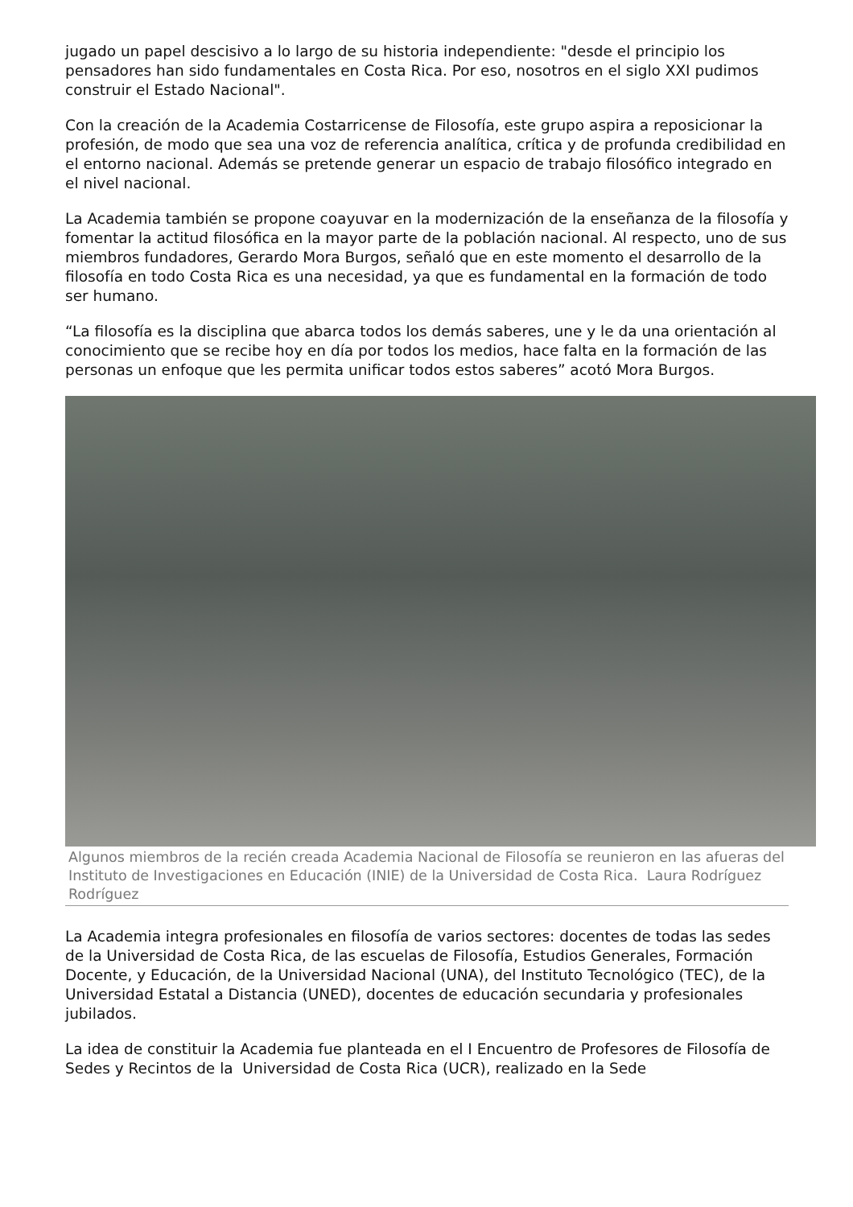jugado un papel descisivo a lo largo de su historia independiente: "desde el principio los pensadores han sido fundamentales en Costa Rica. Por eso, nosotros en el siglo XXI pudimos construir el Estado Nacional".
Con la creación de la Academia Costarricense de Filosofía, este grupo aspira a reposicionar la profesión, de modo que sea una voz de referencia analítica, crítica y de profunda credibilidad en el entorno nacional. Además se pretende generar un espacio de trabajo filosófico integrado en el nivel nacional.
La Academia también se propone coayuvar en la modernización de la enseñanza de la filosofía y fomentar la actitud filosófica en la mayor parte de la población nacional. Al respecto, uno de sus miembros fundadores, Gerardo Mora Burgos, señaló que en este momento el desarrollo de la filosofía en todo Costa Rica es una necesidad, ya que es fundamental en la formación de todo ser humano.
“La filosofía es la disciplina que abarca todos los demás saberes, une y le da una orientación al conocimiento que se recibe hoy en día por todos los medios, hace falta en la formación de las personas un enfoque que les permita unificar todos estos saberes” acotó Mora Burgos.
Algunos miembros de la recién creada Academia Nacional de Filosofía se reunieron en las afueras del Instituto de Investigaciones en Educación (INIE) de la Universidad de Costa Rica. Laura Rodríguez Rodríguez
La Academia integra profesionales en filosofía de varios sectores: docentes de todas las sedes de la Universidad de Costa Rica, de las escuelas de Filosofía, Estudios Generales, Formación Docente, y Educación, de la Universidad Nacional (UNA), del Instituto Tecnológico (TEC), de la Universidad Estatal a Distancia (UNED), docentes de educación secundaria y profesionales jubilados.
La idea de constituir la Academia fue planteada en el I Encuentro de Profesores de Filosofía de Sedes y Recintos de la Universidad de Costa Rica (UCR), realizado en la Sede